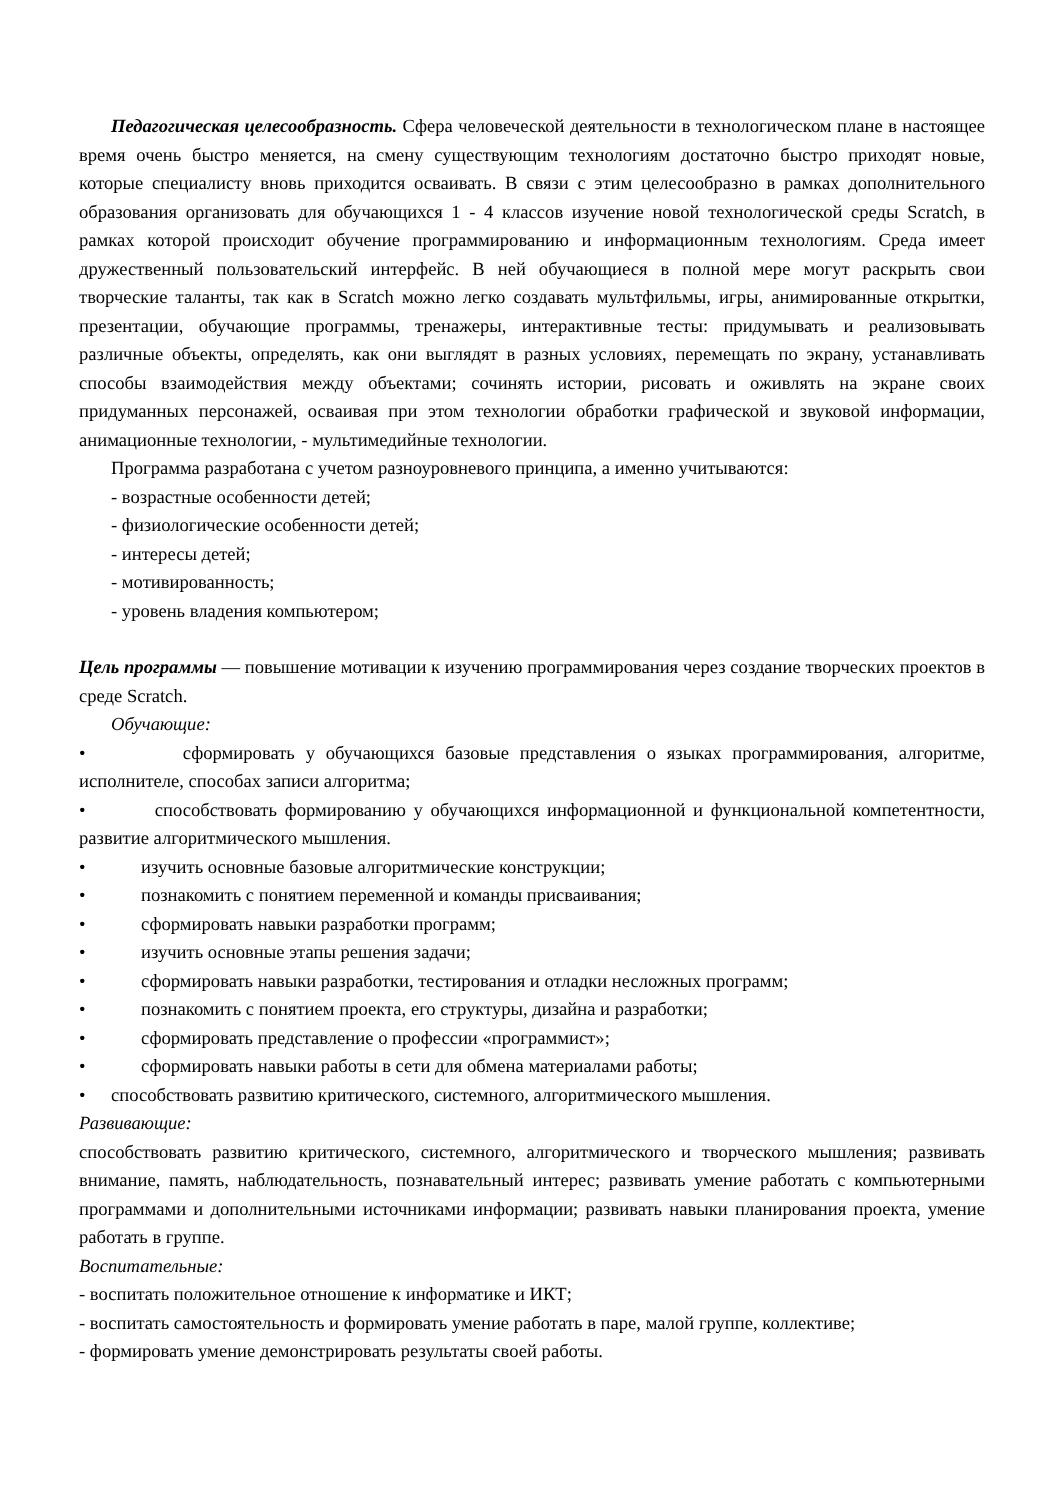Педагогическая целесообразность. Сфера человеческой деятельности в технологическом плане в настоящее время очень быстро меняется, на смену существующим технологиям достаточно быстро приходят новые, которые специалисту вновь приходится осваивать. В связи с этим целесообразно в рамках дополнительного образования организовать для обучающихся 1 - 4 классов изучение новой технологической среды Scratch, в рамках которой происходит обучение программированию и информационным технологиям. Среда имеет дружественный пользовательский интерфейс. В ней обучающиеся в полной мере могут раскрыть свои творческие таланты, так как в Scratch можно легко создавать мультфильмы, игры, анимированные открытки, презентации, обучающие программы, тренажеры, интерактивные тесты: придумывать и реализовывать различные объекты, определять, как они выглядят в разных условиях, перемещать по экрану, устанавливать способы взаимодействия между объектами; сочинять истории, рисовать и оживлять на экране своих придуманных персонажей, осваивая при этом технологии обработки графической и звуковой информации, анимационные технологии, - мультимедийные технологии.
Программа разработана с учетом разноуровневого принципа, а именно учитываются:
- возрастные особенности детей;
- физиологические особенности детей;
- интересы детей;
- мотивированность;
- уровень владения компьютером;
Цель программы — повышение мотивации к изучению программирования через создание творческих проектов в среде Scratch.
Обучающие:
• сформировать у обучающихся базовые представления о языках программирования, алгоритме, исполнителе, способах записи алгоритма;
• способствовать формированию у обучающихся информационной и функциональной компетентности, развитие алгоритмического мышления.
• изучить основные базовые алгоритмические конструкции;
• познакомить с понятием переменной и команды присваивания;
• сформировать навыки разработки программ;
• изучить основные этапы решения задачи;
• сформировать навыки разработки, тестирования и отладки несложных программ;
• познакомить с понятием проекта, его структуры, дизайна и разработки;
• сформировать представление о профессии «программист»;
• сформировать навыки работы в сети для обмена материалами работы;
• способствовать развитию критического, системного, алгоритмического мышления.
Развивающие:
способствовать развитию критического, системного, алгоритмического и творческого мышления; развивать внимание, память, наблюдательность, познавательный интерес; развивать умение работать с компьютерными программами и дополнительными источниками информации; развивать навыки планирования проекта, умение работать в группе.
Воспитательные:
- воспитать положительное отношение к информатике и ИКТ;
- воспитать самостоятельность и формировать умение работать в паре, малой группе, коллективе;
- формировать умение демонстрировать результаты своей работы.